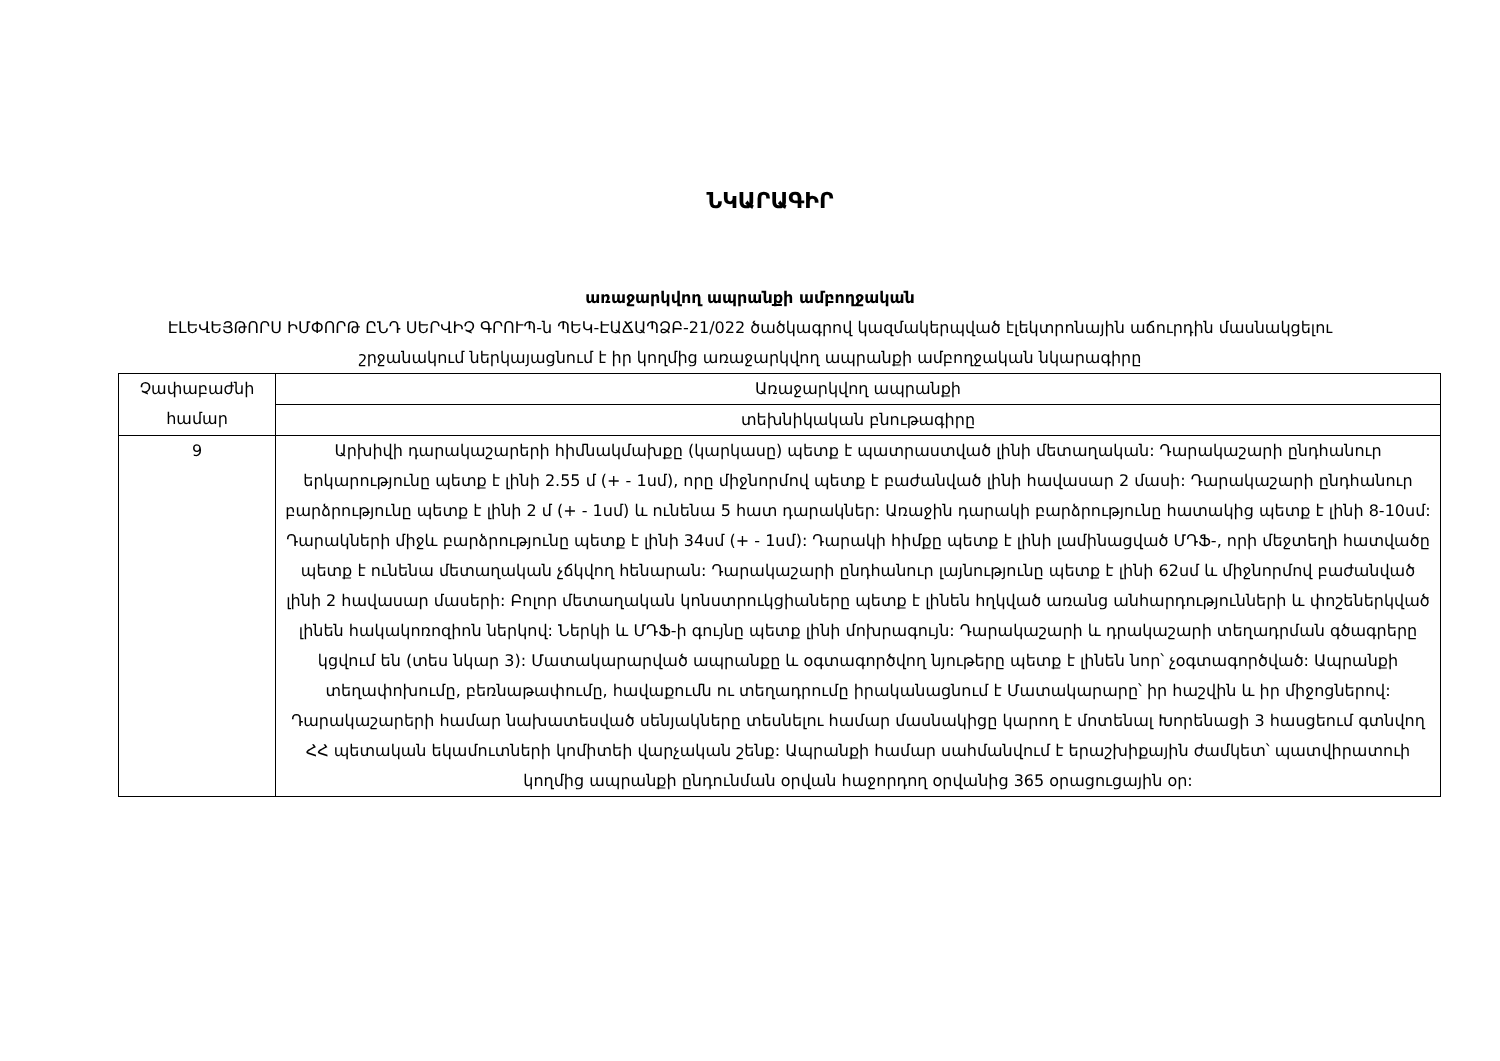ՆԿԱՐԱԳԻՐ
առաջարկվող ապրանքի ամբողջական
ԷԼԵՎԵՅԹՈՐՍ ԻՄՓՈՐԹ ԸՆԴ ՍԵՐՎԻՉ ԳՐՈՒՊ-ն ՊԵԿ-ԷԱՃԱՊՁԲ-21/022 ծածկագրով կազմակերպված էլեկտրոնային աճուրդին մասնակցելու շրջանակում ներկայացնում է իր կողմից առաջարկվող ապրանքի ամբողջական նկարագիրը
| Չափաբաժնի համար | Առաջարկվող ապրանքի |
| | տեխնիկական բնութագիրը |
| 9 | Արխիվի դարակաշարերի հիմնակմախքը (կարկասը) պետք է պատրաստված լինի մետաղական: Դարակաշարի ընդհանուր երկարությունը պետք է լինի 2.55 մ (+ - 1սմ), որը միջնորմով պետք է բաժանված լինի հավասար 2 մասի: Դարակաշարի ընդհանուր բարձրությունը պետք է լինի 2 մ (+ - 1սմ) և ունենա 5 հատ դարակներ: Առաջին դարակի բարձրությունը հատակից պետք է լինի 8-10սմ: Դարակների միջև բարձրությունը պետք է լինի 34սմ (+ - 1սմ): Դարակի հիմքը պետք է լինի լամինացված ՄԴՖ-, որի մեջտեղի հատվածը պետք է ունենա մետաղական չճկվող հենարան: Դարակաշարի ընդհանուր լայնությունը պետք է լինի 62սմ և միջնորմով բաժանված լինի 2 հավասար մասերի: Բոլոր մետաղական կոնստրուկցիաները պետք է լինեն հղկված առանց անհարդությունների և փոշեներկված լինեն հակակոռոզիոն ներկով: Ներկի և ՄԴՖ-ի գույնը պետք լինի մոխրագույն: Դարակաշարի և դրակաշարի տեղադրման գծագրերը կցվում են (տես նկար 3): Մատակարարված ապրանքը և օգտագործվող նյութերը պետք է լինեն նոր՝ չօգտագործված: Ապրանքի տեղափոխումը, բեռնաթափումը, հավաքումն ու տեղադրումը իրականացնում է Մատակարարը՝ իր հաշվին և իր միջոցներով: Դարակաշարերի համար նախատեսված սենյակները տեսնելու համար մասնակիցը կարող է մոտենալ Խորենացի 3 հասցեում գտնվող ՀՀ պետական եկամուտների կոմիտեի վարչական շենք: Ապրանքի համար սահմանվում է երաշխիքային ժամկետ՝ պատվիրատուի կողմից ապրանքի ընդունման օրվան հաջորդող օրվանից 365 օրացուցային օր: |